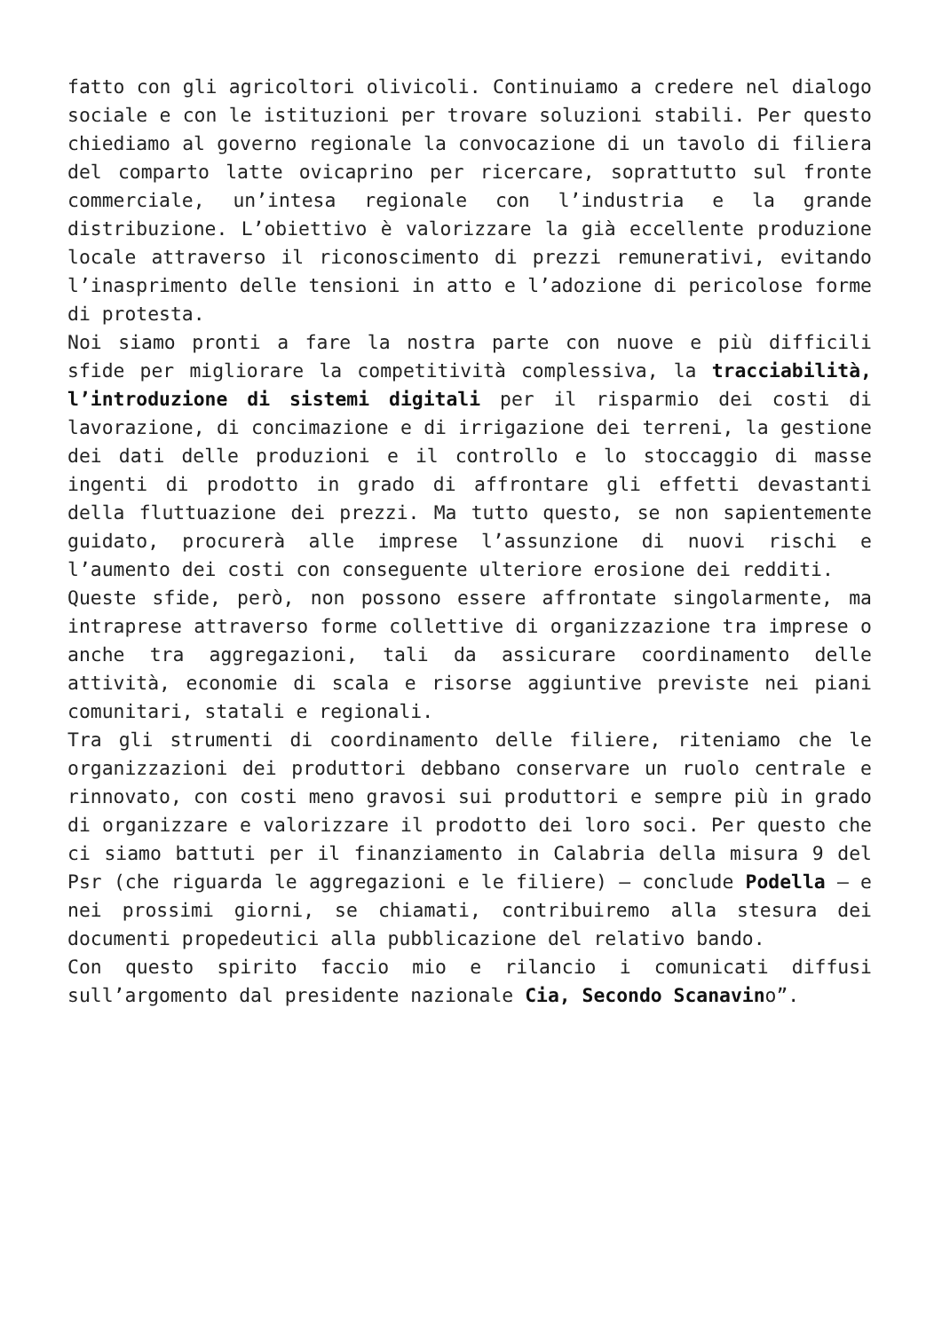fatto con gli agricoltori olivicoli. Continuiamo a credere nel dialogo sociale e con le istituzioni per trovare soluzioni stabili. Per questo chiediamo al governo regionale la convocazione di un tavolo di filiera del comparto latte ovicaprino per ricercare, soprattutto sul fronte commerciale, un’intesa regionale con l’industria e la grande distribuzione. L’obiettivo è valorizzare la già eccellente produzione locale attraverso il riconoscimento di prezzi remunerativi, evitando l’inasprimento delle tensioni in atto e l’adozione di pericolose forme di protesta.
Noi siamo pronti a fare la nostra parte con nuove e più difficili sfide per migliorare la competitività complessiva, la tracciabilità, l’introduzione di sistemi digitali per il risparmio dei costi di lavorazione, di concimazione e di irrigazione dei terreni, la gestione dei dati delle produzioni e il controllo e lo stoccaggio di masse ingenti di prodotto in grado di affrontare gli effetti devastanti della fluttuazione dei prezzi. Ma tutto questo, se non sapientemente guidato, procurerà alle imprese l’assunzione di nuovi rischi e l’aumento dei costi con conseguente ulteriore erosione dei redditi.
Queste sfide, però, non possono essere affrontate singolarmente, ma intraprese attraverso forme collettive di organizzazione tra imprese o anche tra aggregazioni, tali da assicurare coordinamento delle attività, economie di scala e risorse aggiuntive previste nei piani comunitari, statali e regionali.
Tra gli strumenti di coordinamento delle filiere, riteniamo che le organizzazioni dei produttori debbano conservare un ruolo centrale e rinnovato, con costi meno gravosi sui produttori e sempre più in grado di organizzare e valorizzare il prodotto dei loro soci. Per questo che ci siamo battuti per il finanziamento in Calabria della misura 9 del Psr (che riguarda le aggregazioni e le filiere) – conclude Podella – e nei prossimi giorni, se chiamati, contribuiremo alla stesura dei documenti propedeutici alla pubblicazione del relativo bando.
Con questo spirito faccio mio e rilancio i comunicati diffusi sull’argomento dal presidente nazionale Cia, Secondo Scanavino”.